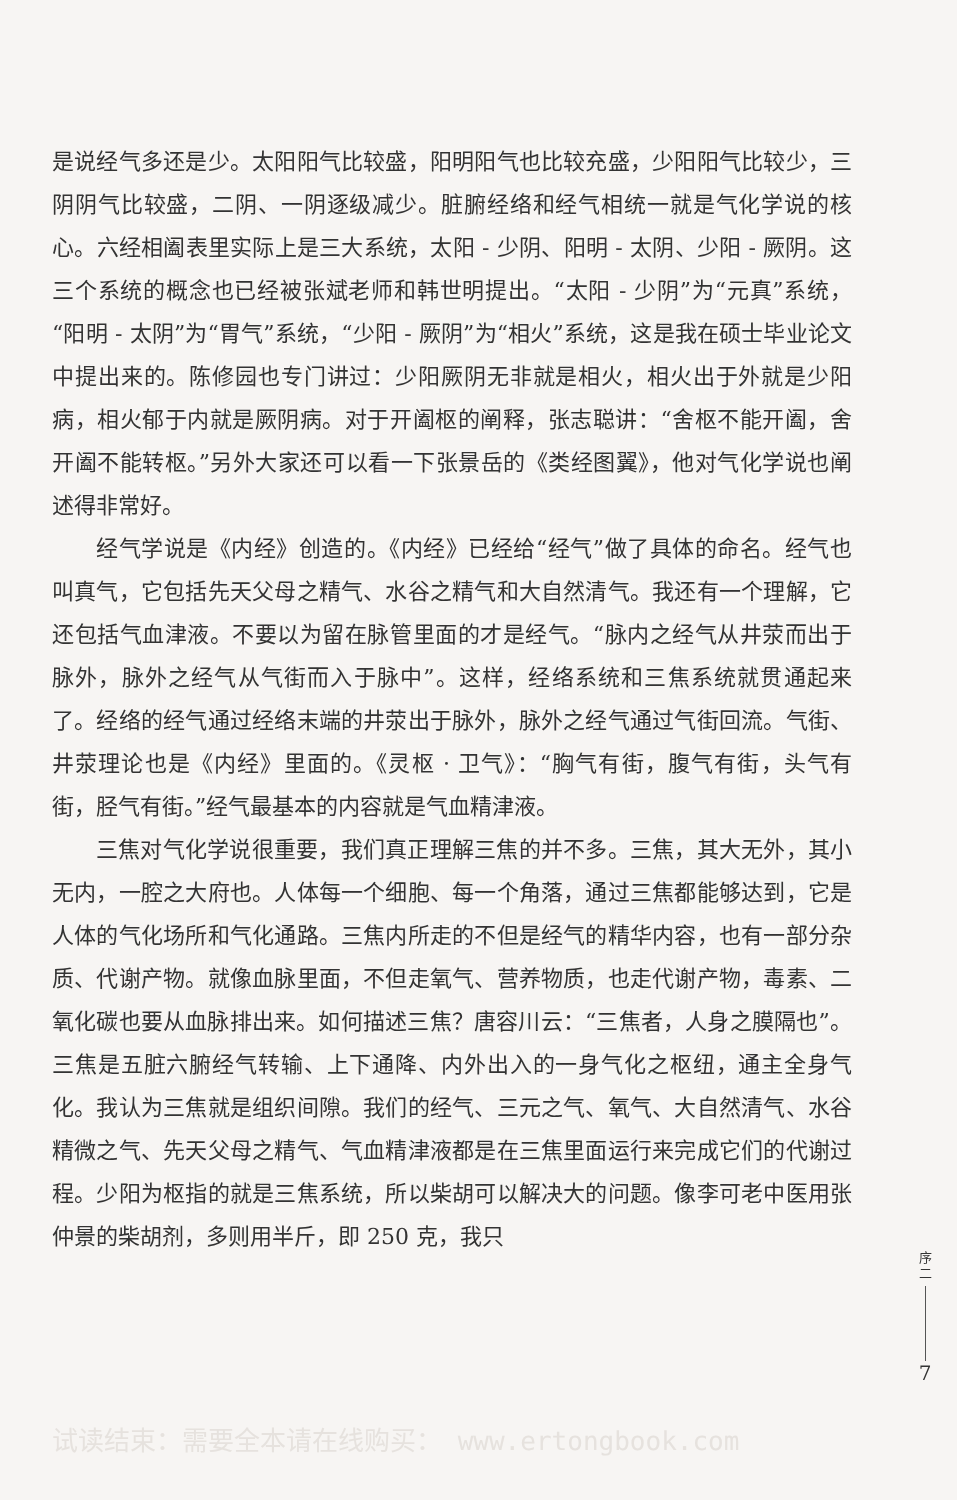是说经气多还是少。太阳阳气比较盛，阳明阳气也比较充盛，少阳阳气比较少，三阴阴气比较盛，二阴、一阴逐级减少。脏腑经络和经气相统一就是气化学说的核心。六经相阖表里实际上是三大系统，太阳 - 少阴、阳明 - 太阴、少阳 - 厥阴。这三个系统的概念也已经被张斌老师和韩世明提出。“太阳 - 少阴”为“元真”系统，“阳明 - 太阴”为“胃气”系统，“少阳 - 厥阴”为“相火”系统，这是我在硕士毕业论文中提出来的。陈修园也专门讲过：少阳厥阴无非就是相火，相火出于外就是少阳病，相火郁于内就是厥阴病。对于开阖枢的阐释，张志聪讲：“舍枢不能开阖，舍开阖不能转枢。”另外大家还可以看一下张景岳的《类经图翼》，他对气化学说也阐述得非常好。
经气学说是《内经》创造的。《内经》已经给“经气”做了具体的命名。经气也叫真气，它包括先天父母之精气、水谷之精气和大自然清气。我还有一个理解，它还包括气血津液。不要以为留在脉管里面的才是经气。“脉内之经气从井荥而出于脉外，脉外之经气从气街而入于脉中”。这样，经络系统和三焦系统就贯通起来了。经络的经气通过经络末端的井荥出于脉外，脉外之经气通过气街回流。气街、井荥理论也是《内经》里面的。《灵枢 · 卫气》：“胸气有街，腹气有街，头气有街，胫气有街。”经气最基本的内容就是气血精津液。
三焦对气化学说很重要，我们真正理解三焦的并不多。三焦，其大无外，其小无内，一腔之大府也。人体每一个细胞、每一个角落，通过三焦都能够达到，它是人体的气化场所和气化通路。三焦内所走的不但是经气的精华内容，也有一部分杂质、代谢产物。就像血脉里面，不但走氧气、营养物质，也走代谢产物，毒素、二氧化碳也要从血脉排出来。如何描述三焦？唐容川云：“三焦者，人身之膜隔也”。三焦是五脏六腑经气转输、上下通降、内外出入的一身气化之枢纽，通主全身气化。我认为三焦就是组织间隙。我们的经气、三元之气、氧气、大自然清气、水谷精微之气、先天父母之精气、气血精津液都是在三焦里面运行来完成它们的代谢过程。少阳为枢指的就是三焦系统，所以柴胡可以解决大的问题。像李可老中医用张仲景的柴胡剂，多则用半斤，即 250 克，我只
序
二
7
试读结束：需要全本请在线购买： www.ertongbook.com